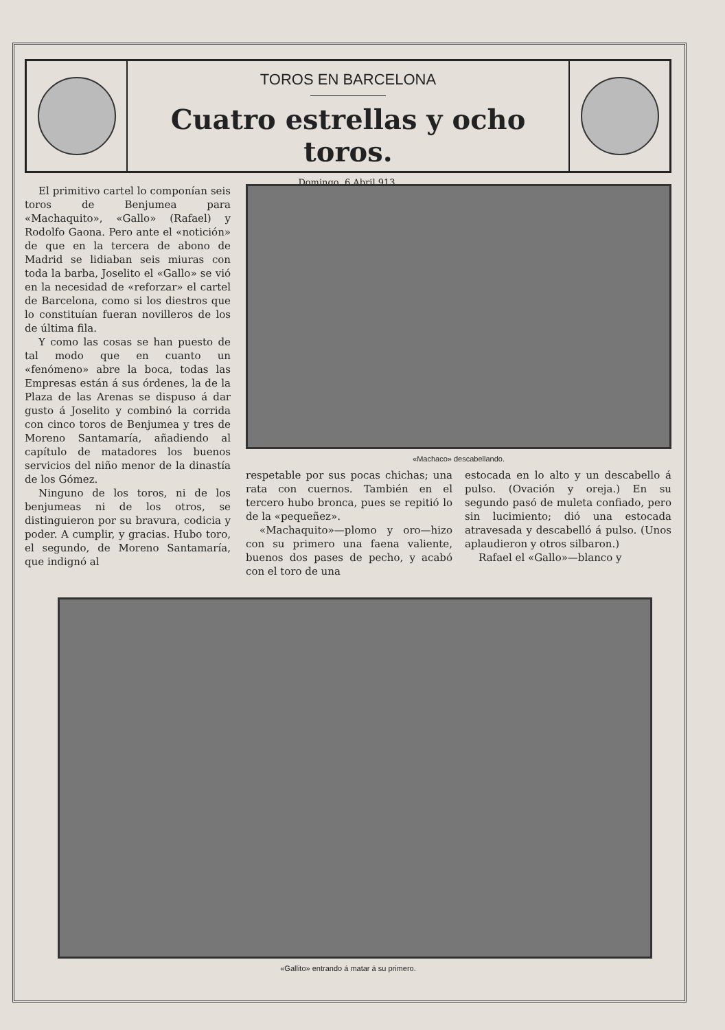TOROS EN BARCELONA
Cuatro estrellas y ocho toros.
Domingo, 6 Abril 913.
El primitivo cartel lo componían seis toros de Benjumea para «Machaquito», «Gallo» (Rafael) y Rodolfo Gaona. Pero ante el «notición» de que en la tercera de abono de Madrid se lidiaban seis miuras con toda la barba, Joselito el «Gallo» se vió en la necesidad de «reforzar» el cartel de Barcelona, como si los diestros que lo constituían fueran novilleros de los de última fila.
Y como las cosas se han puesto de tal modo que en cuanto un «fenómeno» abre la boca, todas las Empresas están á sus órdenes, la de la Plaza de las Arenas se dispuso á dar gusto á Joselito y combinó la corrida con cinco toros de Benjumea y tres de Moreno Santamaría, añadiendo al capítulo de matadores los buenos servicios del niño menor de la dinastía de los Gómez.
Ninguno de los toros, ni de los benjumeas ni de los otros, se distinguieron por su bravura, codicia y poder. A cumplir, y gracias. Hubo toro, el segundo, de Moreno Santamaría, que indignó al
«Machaco» descabellando.
respetable por sus pocas chichas; una rata con cuernos. También en el tercero hubo bronca, pues se repitió lo de la «pequeñez».
«Machaquito»—plomo y oro—hizo con su primero una faena valiente, buenos dos pases de pecho, y acabó con el toro de una
estocada en lo alto y un descabello á pulso. (Ovación y oreja.) En su segundo pasó de muleta confiado, pero sin lucimiento; dió una estocada atravesada y descabelló á pulso. (Unos aplaudieron y otros silbaron.)
Rafael el «Gallo»—blanco y
«Gallito» entrando á matar á su primero.